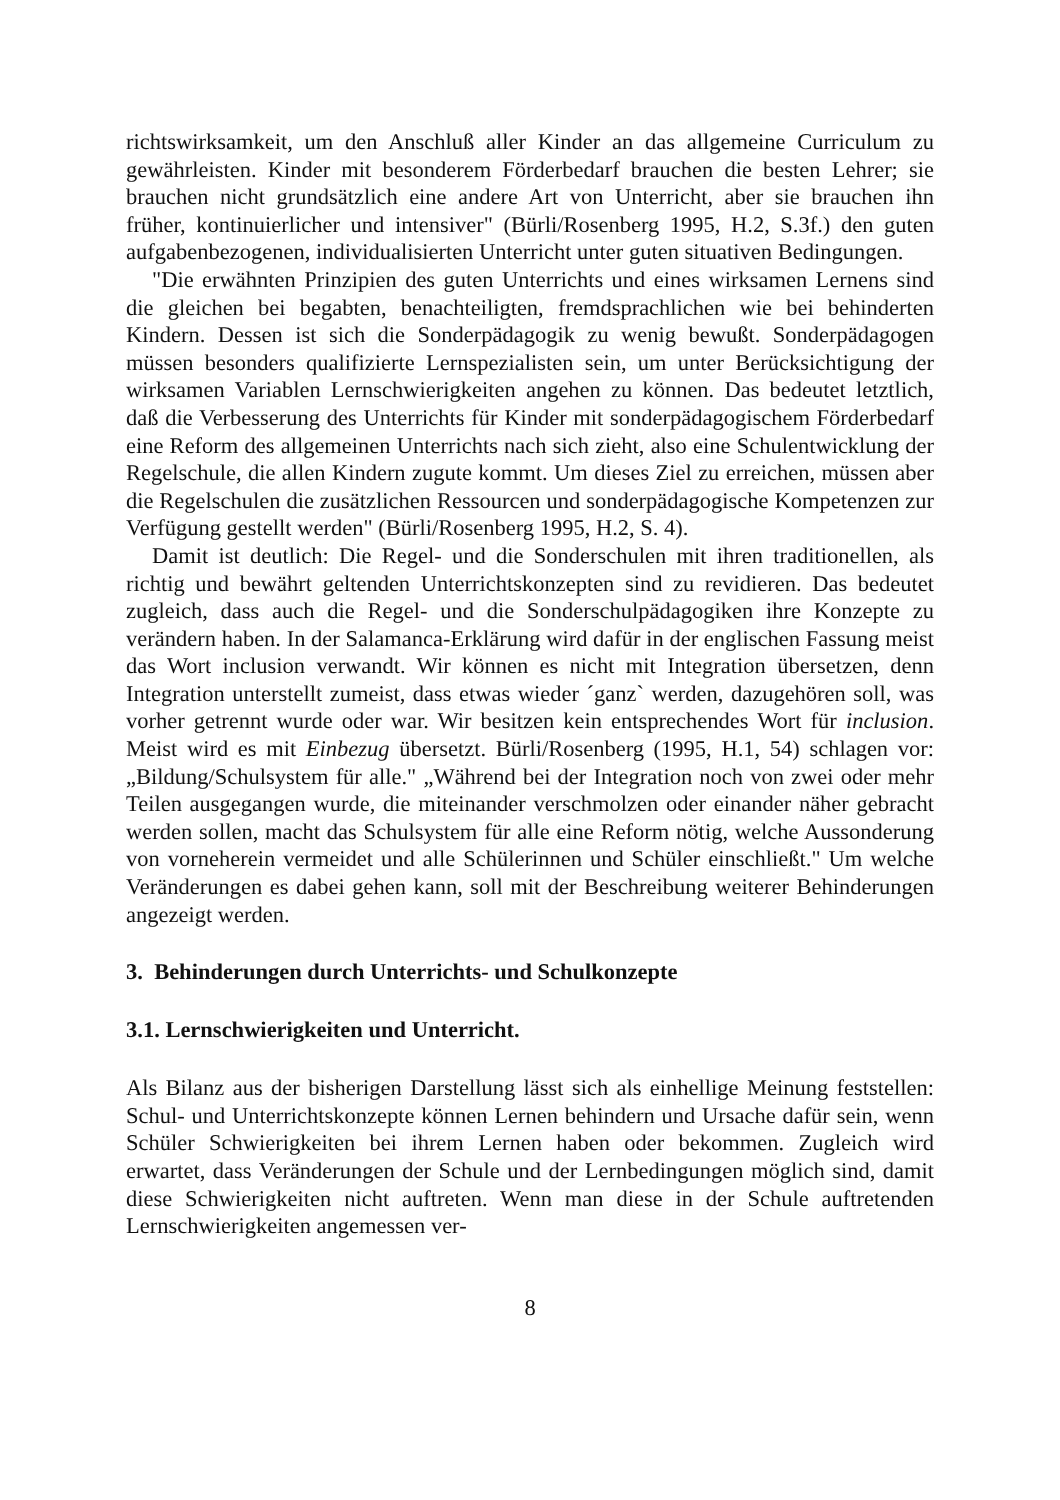richtswirksamkeit, um den Anschluß aller Kinder an das allgemeine Curriculum zu gewährleisten. Kinder mit besonderem Förderbedarf brauchen die besten Lehrer; sie brauchen nicht grundsätzlich eine andere Art von Unterricht, aber sie brauchen ihn früher, kontinuierlicher und intensiver" (Bürli/Rosenberg 1995, H.2, S.3f.) den guten aufgabenbezogenen, individualisierten Unterricht unter guten situativen Bedingungen.
"Die erwähnten Prinzipien des guten Unterrichts und eines wirksamen Lernens sind die gleichen bei begabten, benachteiligten, fremdsprachlichen wie bei behinderten Kindern. Dessen ist sich die Sonderpädagogik zu wenig bewußt. Sonderpädagogen müssen besonders qualifizierte Lernspezialisten sein, um unter Berücksichtigung der wirksamen Variablen Lernschwierigkeiten angehen zu können. Das bedeutet letztlich, daß die Verbesserung des Unterrichts für Kinder mit sonderpädagogischem Förderbedarf eine Reform des allgemeinen Unterrichts nach sich zieht, also eine Schulentwicklung der Regelschule, die allen Kindern zugute kommt. Um dieses Ziel zu erreichen, müssen aber die Regelschulen die zusätzlichen Ressourcen und sonderpädagogische Kompetenzen zur Verfügung gestellt werden" (Bürli/Rosenberg 1995, H.2, S. 4).
Damit ist deutlich: Die Regel- und die Sonderschulen mit ihren traditionellen, als richtig und bewährt geltenden Unterrichtskonzepten sind zu revidieren. Das bedeutet zugleich, dass auch die Regel- und die Sonderschulpädagogiken ihre Konzepte zu verändern haben. In der Salamanca-Erklärung wird dafür in der englischen Fassung meist das Wort inclusion verwandt. Wir können es nicht mit Integration übersetzen, denn Integration unterstellt zumeist, dass etwas wieder ´ganz` werden, dazugehören soll, was vorher getrennt wurde oder war. Wir besitzen kein entsprechendes Wort für inclusion. Meist wird es mit Einbezug übersetzt. Bürli/Rosenberg (1995, H.1, 54) schlagen vor: „Bildung/Schulsystem für alle." „Während bei der Integration noch von zwei oder mehr Teilen ausgegangen wurde, die miteinander verschmolzen oder einander näher gebracht werden sollen, macht das Schulsystem für alle eine Reform nötig, welche Aussonderung von vorneherein vermeidet und alle Schülerinnen und Schüler einschließt." Um welche Veränderungen es dabei gehen kann, soll mit der Beschreibung weiterer Behinderungen angezeigt werden.
3. Behinderungen durch Unterrichts- und Schulkonzepte
3.1. Lernschwierigkeiten und Unterricht.
Als Bilanz aus der bisherigen Darstellung lässt sich als einhellige Meinung feststellen: Schul- und Unterrichtskonzepte können Lernen behindern und Ursache dafür sein, wenn Schüler Schwierigkeiten bei ihrem Lernen haben oder bekommen. Zugleich wird erwartet, dass Veränderungen der Schule und der Lernbedingungen möglich sind, damit diese Schwierigkeiten nicht auftreten. Wenn man diese in der Schule auftretenden Lernschwierigkeiten angemessen ver-
8